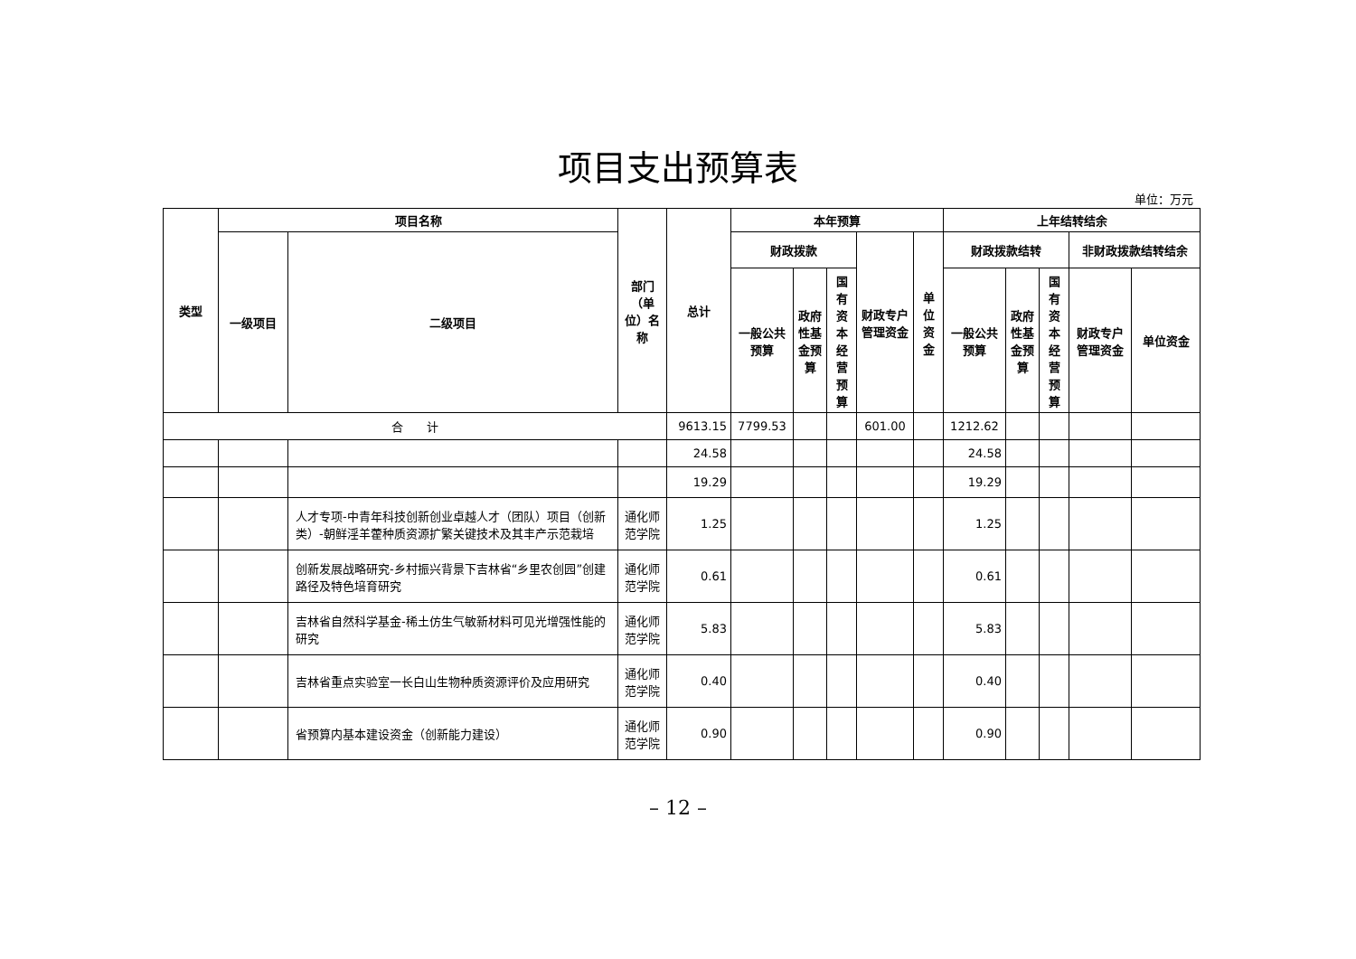项目支出预算表
单位：万元
| 类型 | 项目名称 | | 部门（单位）名称 | 总计 | 本年预算 | | | | | 上年结转结余 | | | | |
| --- | --- | --- | --- | --- | --- | --- | --- | --- | --- | --- | --- | --- | --- | --- |
| | 一级项目 | 二级项目 | | | 财政拨款 | | | 财政专户管理资金 | 单位资金 | 财政拨款结转 | | | 非财政拨款结转结余 | |
| | | | | | 一般公共预算 | 政府性基金预算 | 国有资本经营预算 | | | 一般公共预算 | 政府性基金预算 | 国有资本经营预算 | 财政专户管理资金 | 单位资金 |
| 合 计 | | | | 9613.15 | 7799.53 | | | 601.00 | | 1212.62 | | | | |
| | | | | 24.58 | | | | | | 24.58 | | | | |
| | | | | 19.29 | | | | | | 19.29 | | | | |
| | | 人才专项-中青年科技创新创业卓越人才（团队）项目（创新类）-朝鲜淫羊藿种质资源扩繁关键技术及其丰产示范栽培 | 通化师范学院 | 1.25 | | | | | | 1.25 | | | | |
| | | 创新发展战略研究-乡村振兴背景下吉林省“乡里农创园”创建路径及特色培育研究 | 通化师范学院 | 0.61 | | | | | | 0.61 | | | | |
| | | 吉林省自然科学基金-稀土仿生气敏新材料可见光增强性能的研究 | 通化师范学院 | 5.83 | | | | | | 5.83 | | | | |
| | | 吉林省重点实验室一长白山生物种质资源评价及应用研究 | 通化师范学院 | 0.40 | | | | | | 0.40 | | | | |
| | | 省预算内基本建设资金（创新能力建设） | 通化师范学院 | 0.90 | | | | | | 0.90 | | | | |
– 12 –